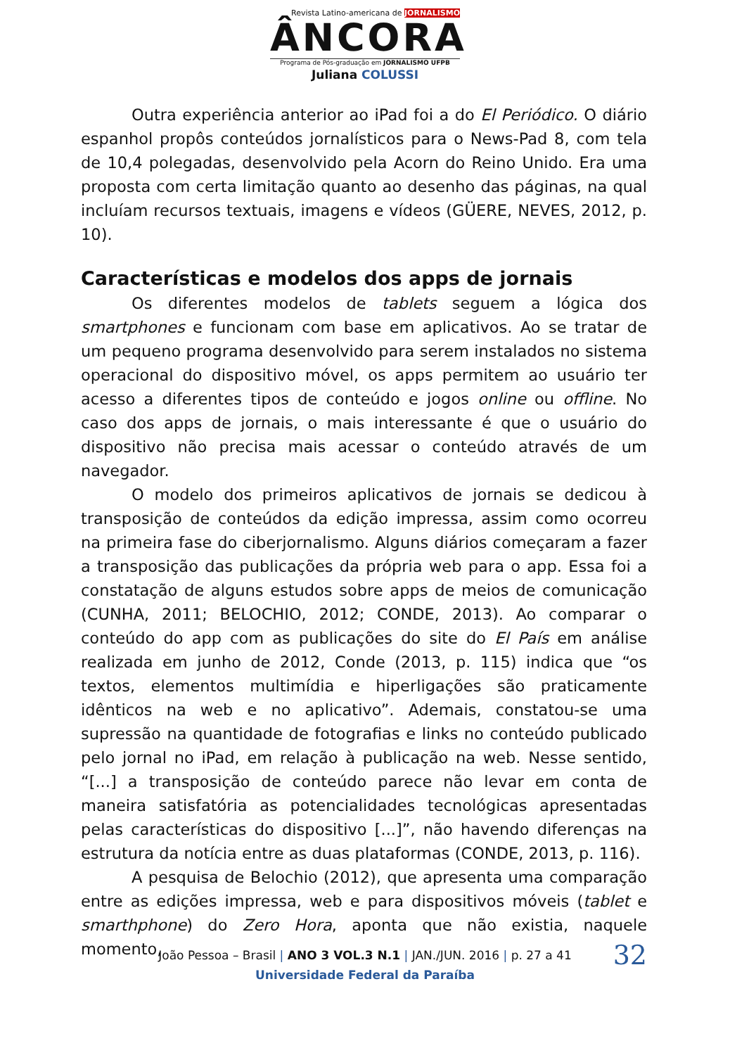Revista Latino-americana de JORNALISMO
ÂNCORA
Programa de Pós-graduação em JORNALISMO UFPB
Juliana COLUSSI
Outra experiência anterior ao iPad foi a do El Periódico. O diário espanhol propôs conteúdos jornalísticos para o News-Pad 8, com tela de 10,4 polegadas, desenvolvido pela Acorn do Reino Unido. Era uma proposta com certa limitação quanto ao desenho das páginas, na qual incluíam recursos textuais, imagens e vídeos (GÜERE, NEVES, 2012, p. 10).
Características e modelos dos apps de jornais
Os diferentes modelos de tablets seguem a lógica dos smartphones e funcionam com base em aplicativos. Ao se tratar de um pequeno programa desenvolvido para serem instalados no sistema operacional do dispositivo móvel, os apps permitem ao usuário ter acesso a diferentes tipos de conteúdo e jogos online ou offline. No caso dos apps de jornais, o mais interessante é que o usuário do dispositivo não precisa mais acessar o conteúdo através de um navegador.
O modelo dos primeiros aplicativos de jornais se dedicou à transposição de conteúdos da edição impressa, assim como ocorreu na primeira fase do ciberjornalismo. Alguns diários começaram a fazer a transposição das publicações da própria web para o app. Essa foi a constatação de alguns estudos sobre apps de meios de comunicação (CUNHA, 2011; BELOCHIO, 2012; CONDE, 2013). Ao comparar o conteúdo do app com as publicações do site do El País em análise realizada em junho de 2012, Conde (2013, p. 115) indica que “os textos, elementos multimídia e hiperligações são praticamente idênticos na web e no aplicativo”. Ademais, constatou-se uma supressão na quantidade de fotografias e links no conteúdo publicado pelo jornal no iPad, em relação à publicação na web. Nesse sentido, “[...] a transposição de conteúdo parece não levar em conta de maneira satisfatória as potencialidades tecnológicas apresentadas pelas características do dispositivo [...]”, não havendo diferenças na estrutura da notícia entre as duas plataformas (CONDE, 2013, p. 116).
A pesquisa de Belochio (2012), que apresenta uma comparação entre as edições impressa, web e para dispositivos móveis (tablet e smarthphone) do Zero Hora, aponta que não existia, naquele momento,
João Pessoa – Brasil | ANO 3 VOL.3 N.1 | JAN./JUN. 2016 | p. 27 a 41
32
Universidade Federal da Paraíba